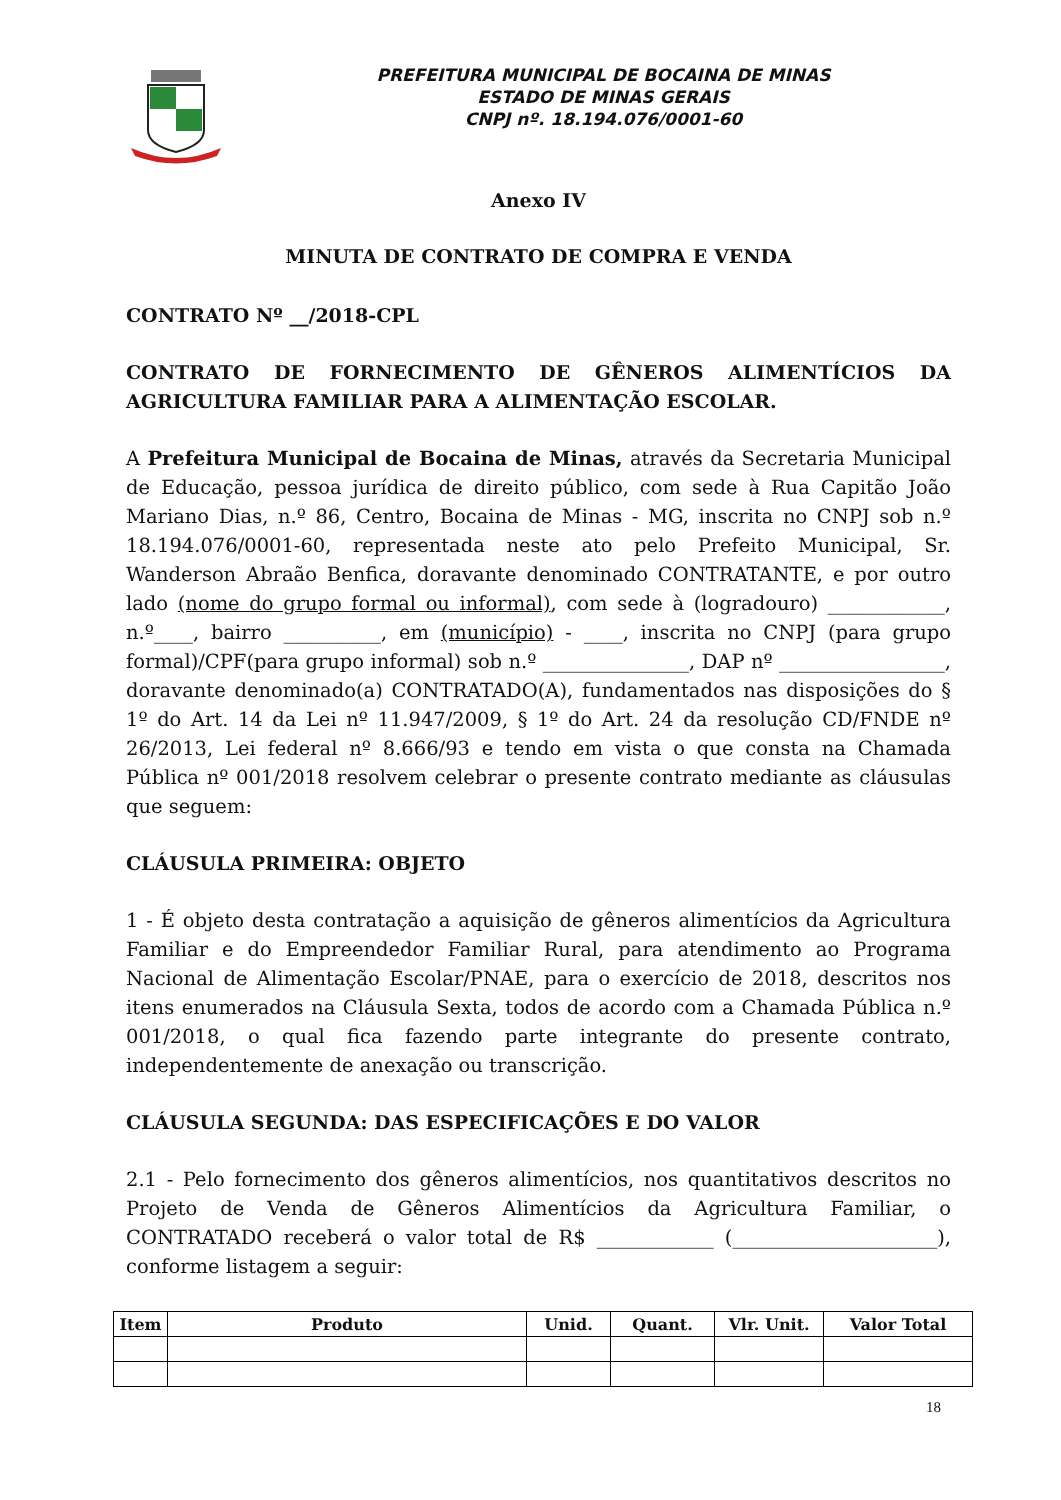PREFEITURA MUNICIPAL DE BOCAINA DE MINAS
ESTADO DE MINAS GERAIS
CNPJ nº. 18.194.076/0001-60
Anexo IV
MINUTA DE CONTRATO DE COMPRA E VENDA
CONTRATO Nº __/2018-CPL
CONTRATO DE FORNECIMENTO DE GÊNEROS ALIMENTÍCIOS DA AGRICULTURA FAMILIAR PARA A ALIMENTAÇÃO ESCOLAR.
A Prefeitura Municipal de Bocaina de Minas, através da Secretaria Municipal de Educação, pessoa jurídica de direito público, com sede à Rua Capitão João Mariano Dias, n.º 86, Centro, Bocaina de Minas - MG, inscrita no CNPJ sob n.º 18.194.076/0001-60, representada neste ato pelo Prefeito Municipal, Sr. Wanderson Abraão Benfica, doravante denominado CONTRATANTE, e por outro lado (nome do grupo formal ou informal), com sede à (logradouro) ____________, n.º____, bairro __________, em (município) - ____, inscrita no CNPJ (para grupo formal)/CPF(para grupo informal) sob n.º _______________, DAP nº _________________, doravante denominado(a) CONTRATADO(A), fundamentados nas disposições do § 1º do Art. 14 da Lei nº 11.947/2009, § 1º do Art. 24 da resolução CD/FNDE nº 26/2013, Lei federal nº 8.666/93 e tendo em vista o que consta na Chamada Pública nº 001/2018 resolvem celebrar o presente contrato mediante as cláusulas que seguem:
CLÁUSULA PRIMEIRA: OBJETO
1 - É objeto desta contratação a aquisição de gêneros alimentícios da Agricultura Familiar e do Empreendedor Familiar Rural, para atendimento ao Programa Nacional de Alimentação Escolar/PNAE, para o exercício de 2018, descritos nos itens enumerados na Cláusula Sexta, todos de acordo com a Chamada Pública n.º 001/2018, o qual fica fazendo parte integrante do presente contrato, independentemente de anexação ou transcrição.
CLÁUSULA SEGUNDA: DAS ESPECIFICAÇÕES E DO VALOR
2.1 - Pelo fornecimento dos gêneros alimentícios, nos quantitativos descritos no Projeto de Venda de Gêneros Alimentícios da Agricultura Familiar, o CONTRATADO receberá o valor total de R$ ____________ (_____________________), conforme listagem a seguir:
| Item | Produto | Unid. | Quant. | Vlr. Unit. | Valor Total |
| --- | --- | --- | --- | --- | --- |
18